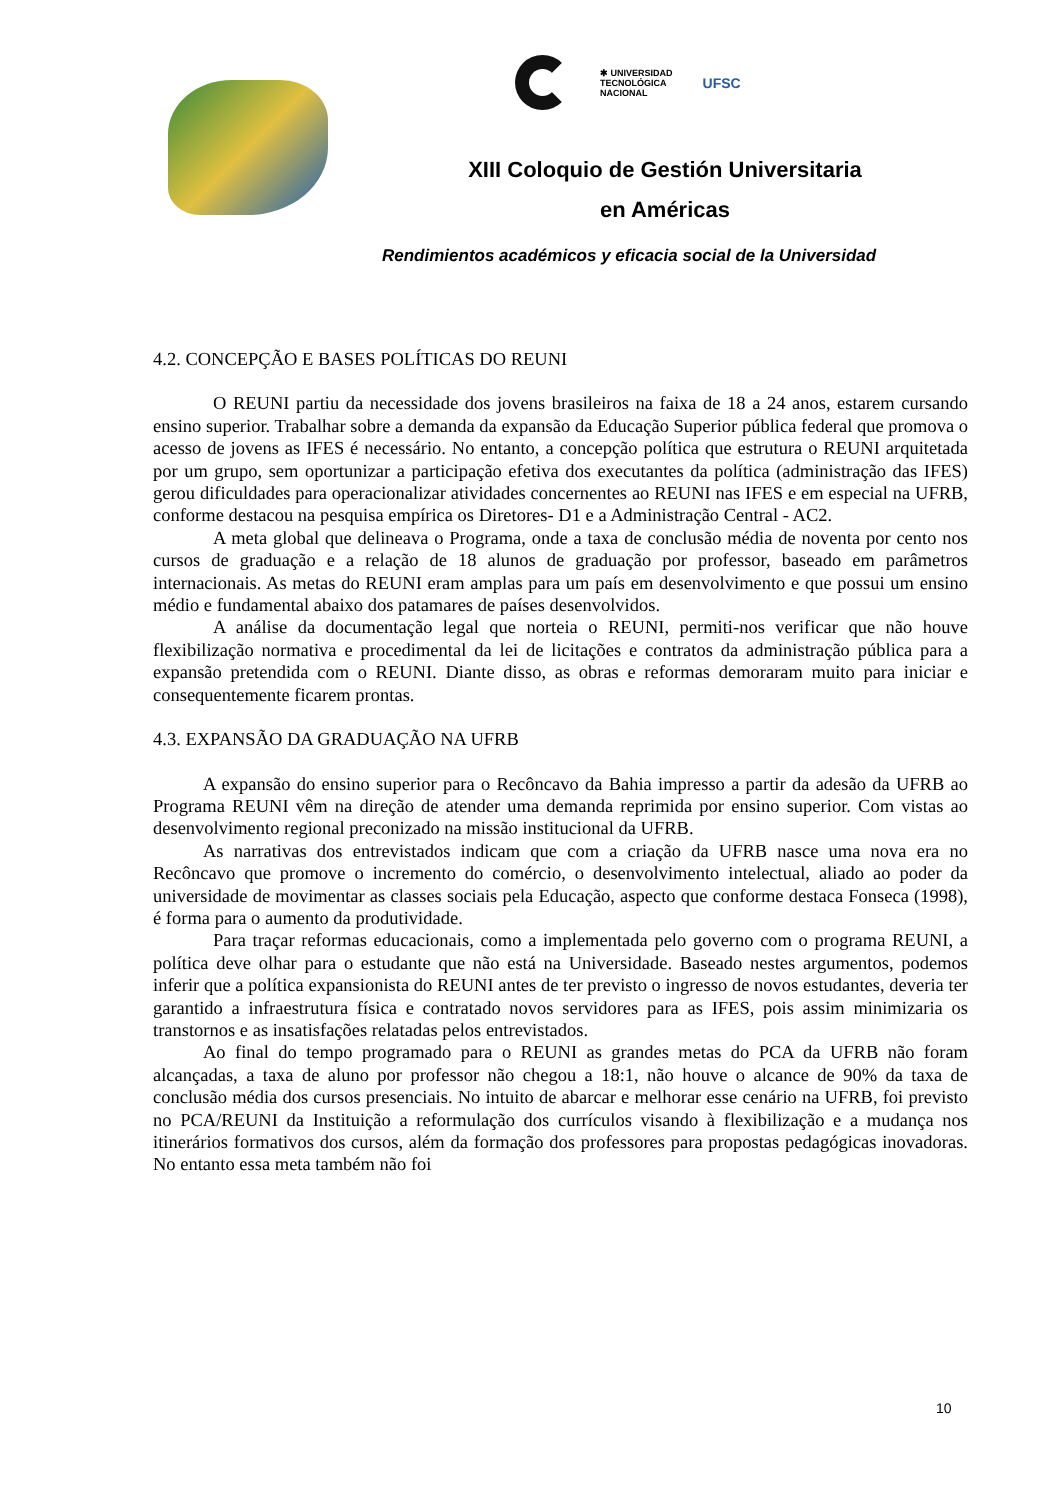✱ UNIVERSIDAD
TECNOLÓGICA
NACIONAL
UFSC
XIII Coloquio de Gestión Universitaria
en Américas
Rendimientos académicos y eficacia social de la Universidad
4.2. CONCEPÇÃO E BASES POLÍTICAS DO REUNI
O REUNI partiu da necessidade dos jovens brasileiros na faixa de 18 a 24 anos, estarem cursando ensino superior. Trabalhar sobre a demanda da expansão da Educação Superior pública federal que promova o acesso de jovens as IFES é necessário. No entanto, a concepção política que estrutura o REUNI arquitetada por um grupo, sem oportunizar a participação efetiva dos executantes da política (administração das IFES) gerou dificuldades para operacionalizar atividades concernentes ao REUNI nas IFES e em especial na UFRB, conforme destacou na pesquisa empírica os Diretores- D1 e a Administração Central - AC2.
A meta global que delineava o Programa, onde a taxa de conclusão média de noventa por cento nos cursos de graduação e a relação de 18 alunos de graduação por professor, baseado em parâmetros internacionais. As metas do REUNI eram amplas para um país em desenvolvimento e que possui um ensino médio e fundamental abaixo dos patamares de países desenvolvidos.
A análise da documentação legal que norteia o REUNI, permiti-nos verificar que não houve flexibilização normativa e procedimental da lei de licitações e contratos da administração pública para a expansão pretendida com o REUNI. Diante disso, as obras e reformas demoraram muito para iniciar e consequentemente ficarem prontas.
4.3. EXPANSÃO DA GRADUAÇÃO NA UFRB
A expansão do ensino superior para o Recôncavo da Bahia impresso a partir da adesão da UFRB ao Programa REUNI vêm na direção de atender uma demanda reprimida por ensino superior. Com vistas ao desenvolvimento regional preconizado na missão institucional da UFRB.
As narrativas dos entrevistados indicam que com a criação da UFRB nasce uma nova era no Recôncavo que promove o incremento do comércio, o desenvolvimento intelectual, aliado ao poder da universidade de movimentar as classes sociais pela Educação, aspecto que conforme destaca Fonseca (1998), é forma para o aumento da produtividade.
Para traçar reformas educacionais, como a implementada pelo governo com o programa REUNI, a política deve olhar para o estudante que não está na Universidade. Baseado nestes argumentos, podemos inferir que a política expansionista do REUNI antes de ter previsto o ingresso de novos estudantes, deveria ter garantido a infraestrutura física e contratado novos servidores para as IFES, pois assim minimizaria os transtornos e as insatisfações relatadas pelos entrevistados.
Ao final do tempo programado para o REUNI as grandes metas do PCA da UFRB não foram alcançadas, a taxa de aluno por professor não chegou a 18:1, não houve o alcance de 90% da taxa de conclusão média dos cursos presenciais. No intuito de abarcar e melhorar esse cenário na UFRB, foi previsto no PCA/REUNI da Instituição a reformulação dos currículos visando à flexibilização e a mudança nos itinerários formativos dos cursos, além da formação dos professores para propostas pedagógicas inovadoras. No entanto essa meta também não foi
10